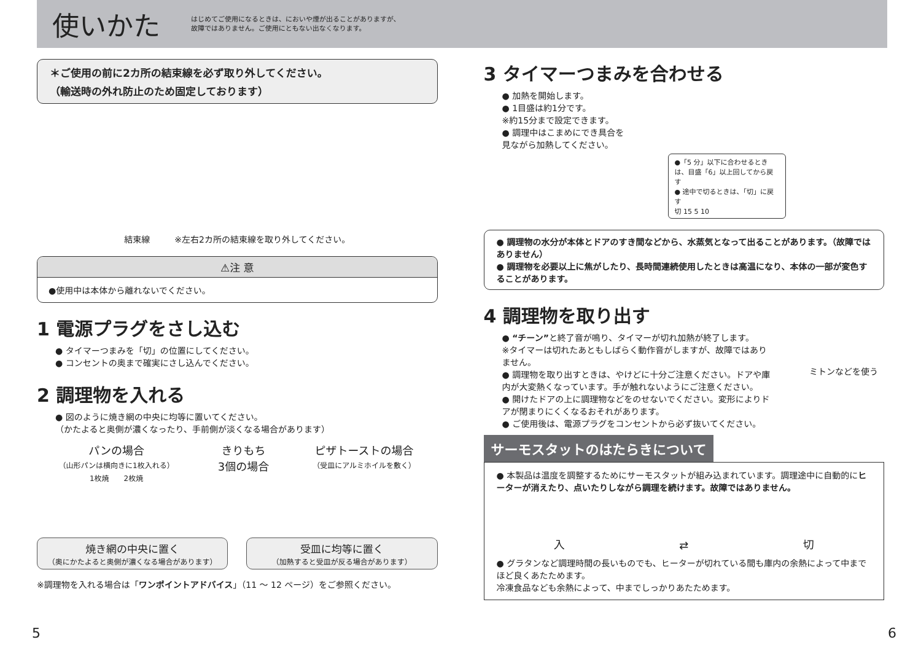使いかた
はじめてご使用になるときは、においや煙が出ることがありますが、
故障ではありません。ご使用にともない出なくなります。
＊ご使用の前に2カ所の結束線を必ず取り外してください。
（輸送時の外れ防止のため固定しております）
結束線 ※左右2カ所の結束線を取り外してください。
⚠注 意
●使用中は本体から離れないでください。
1 電源プラグをさし込む
● タイマーつまみを「切」の位置にしてください。
● コンセントの奥まで確実にさし込んでください。
2 調理物を入れる
● 図のように焼き網の中央に均等に置いてください。
（かたよると奥側が濃くなったり、手前側が淡くなる場合があります）
パンの場合
（山形パンは横向きに1枚入れる）
1枚焼　　2枚焼
きりもち
3個の場合
ピザトーストの場合
（受皿にアルミホイルを敷く）
焼き網の中央に置く
（奥にかたよると奥側が濃くなる場合があります）
受皿に均等に置く
（加熱すると受皿が反る場合があります）
※調理物を入れる場合は「ワンポイントアドバイス」（11 ～ 12 ページ）をご参照ください。
3 タイマーつまみを合わせる
● 加熱を開始します。
● 1目盛は約1分です。
※約15分まで設定できます。
● 調理中はこまめにでき具合を
見ながら加熱してください。
●「5 分」以下に合わせるときは、目盛「6」以上回してから戻す
● 途中で切るときは、「切」に戻す
切 15 5 10
● 調理物の水分が本体とドアのすき間などから、水蒸気となって出ることがあります。（故障ではありません）
● 調理物を必要以上に焦がしたり、長時間連続使用したときは高温になり、本体の一部が変色することがあります。
4 調理物を取り出す
● “チーン”と終了音が鳴り、タイマーが切れ加熱が終了します。
※タイマーは切れたあともしばらく動作音がしますが、故障ではありません。
● 調理物を取り出すときは、やけどに十分ご注意ください。ドアや庫内が大変熱くなっています。手が触れないようにご注意ください。
● 開けたドアの上に調理物などをのせないでください。変形によりドアが閉まりにくくなるおそれがあります。
● ご使用後は、電源プラグをコンセントから必ず抜いてください。
ミトンなどを使う
サーモスタットのはたらきについて
● 本製品は温度を調整するためにサーモスタットが組み込まれています。調理途中に自動的にヒーターが消えたり、点いたりしながら調理を続けます。故障ではありません。
入 ⇄ 切
● グラタンなど調理時間の長いものでも、ヒーターが切れている間も庫内の余熱によって中までほど良くあたためます。
冷凍食品なども余熱によって、中までしっかりあたためます。
5 6